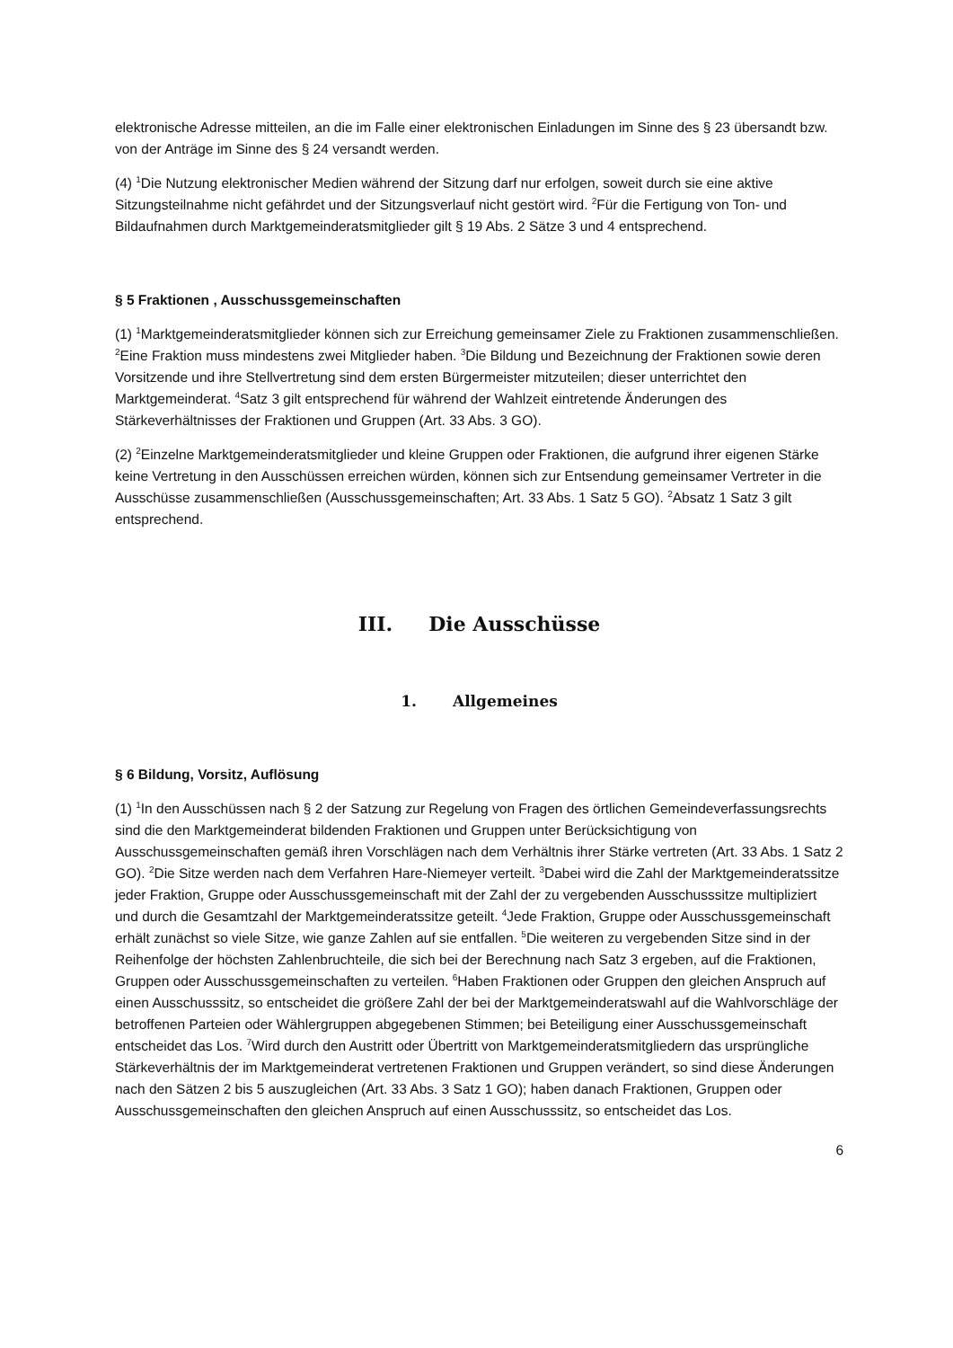elektronische Adresse mitteilen, an die im Falle einer elektronischen Einladungen im Sinne des § 23 übersandt bzw. von der Anträge im Sinne des § 24 versandt werden.
(4) <sup>1</sup>Die Nutzung elektronischer Medien während der Sitzung darf nur erfolgen, soweit durch sie eine aktive Sitzungsteilnahme nicht gefährdet und der Sitzungsverlauf nicht gestört wird. <sup>2</sup>Für die Fertigung von Ton- und Bildaufnahmen durch Marktgemeinderatsmitglieder gilt § 19 Abs. 2 Sätze 3 und 4 entsprechend.
§ 5 Fraktionen , Ausschussgemeinschaften
(1) <sup>1</sup>Marktgemeinderatsmitglieder können sich zur Erreichung gemeinsamer Ziele zu Fraktionen zusammenschließen. <sup>2</sup>Eine Fraktion muss mindestens zwei Mitglieder haben. <sup>3</sup>Die Bildung und Bezeichnung der Fraktionen sowie deren Vorsitzende und ihre Stellvertretung sind dem ersten Bürgermeister mitzuteilen; dieser unterrichtet den Marktgemeinderat. <sup>4</sup>Satz 3 gilt entsprechend für während der Wahlzeit eintretende Änderungen des Stärkeverhältnisses der Fraktionen und Gruppen (Art. 33 Abs. 3 GO).
(2) <sup>2</sup>Einzelne Marktgemeinderatsmitglieder und kleine Gruppen oder Fraktionen, die aufgrund ihrer eigenen Stärke keine Vertretung in den Ausschüssen erreichen würden, können sich zur Entsendung gemeinsamer Vertreter in die Ausschüsse zusammenschließen (Ausschussgemeinschaften; Art. 33 Abs. 1 Satz 5 GO). <sup>2</sup>Absatz 1 Satz 3 gilt entsprechend.
III. Die Ausschüsse
1. Allgemeines
§ 6 Bildung, Vorsitz, Auflösung
(1) <sup>1</sup>In den Ausschüssen nach § 2 der Satzung zur Regelung von Fragen des örtlichen Gemeindeverfassungsrechts sind die den Marktgemeinderat bildenden Fraktionen und Gruppen unter Berücksichtigung von Ausschussgemeinschaften gemäß ihren Vorschlägen nach dem Verhältnis ihrer Stärke vertreten (Art. 33 Abs. 1 Satz 2 GO). <sup>2</sup>Die Sitze werden nach dem Verfahren Hare-Niemeyer verteilt. <sup>3</sup>Dabei wird die Zahl der Marktgemeinderatssitze jeder Fraktion, Gruppe oder Ausschussgemeinschaft mit der Zahl der zu vergebenden Ausschusssitze multipliziert und durch die Gesamtzahl der Marktgemeinderatssitze geteilt. <sup>4</sup>Jede Fraktion, Gruppe oder Ausschussgemeinschaft erhält zunächst so viele Sitze, wie ganze Zahlen auf sie entfallen. <sup>5</sup>Die weiteren zu vergebenden Sitze sind in der Reihenfolge der höchsten Zahlenbruchteile, die sich bei der Berechnung nach Satz 3 ergeben, auf die Fraktionen, Gruppen oder Ausschussgemeinschaften zu verteilen. <sup>6</sup>Haben Fraktionen oder Gruppen den gleichen Anspruch auf einen Ausschusssitz, so entscheidet die größere Zahl der bei der Marktgemeinderatswahl auf die Wahlvorschläge der betroffenen Parteien oder Wählergruppen abgegebenen Stimmen; bei Beteiligung einer Ausschussgemeinschaft entscheidet das Los. <sup>7</sup>Wird durch den Austritt oder Übertritt von Marktgemeinderatsmitgliedern das ursprüngliche Stärkeverhältnis der im Marktgemeinderat vertretenen Fraktionen und Gruppen verändert, so sind diese Änderungen nach den Sätzen 2 bis 5 auszugleichen (Art. 33 Abs. 3 Satz 1 GO); haben danach Fraktionen, Gruppen oder Ausschussgemeinschaften den gleichen Anspruch auf einen Ausschusssitz, so entscheidet das Los.
6